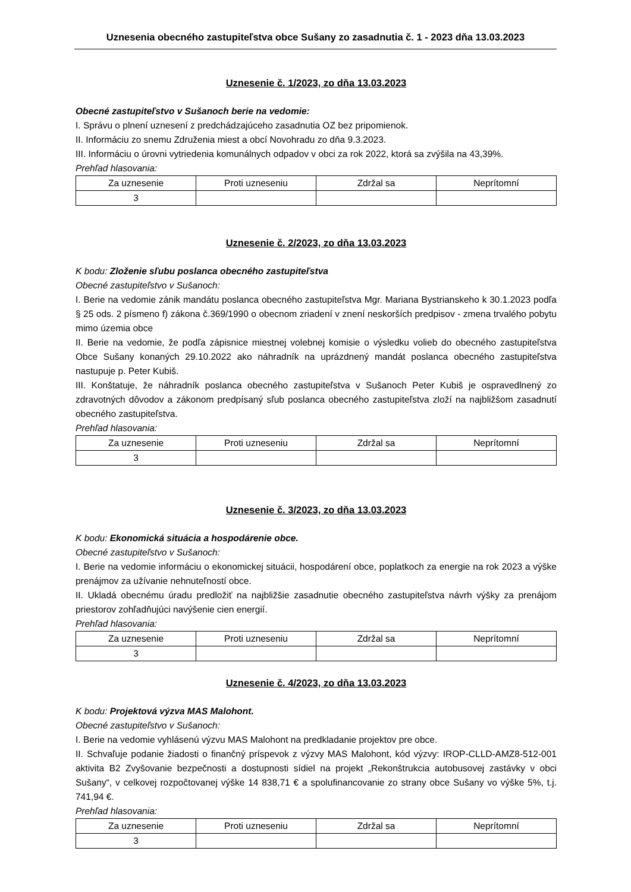Uznesenia obecného zastupiteľstva obce Sušany zo zasadnutia č. 1 - 2023 dňa 13.03.2023
Uznesenie č. 1/2023, zo dňa 13.03.2023
Obecné zastupiteľstvo v Sušanoch berie na vedomie:
I. Správu o plnení uznesení z predchádzajúceho zasadnutia OZ bez pripomienok.
II. Informáciu zo snemu Združenia miest a obcí Novohradu zo dňa 9.3.2023.
III. Informáciu o úrovni vytriedenia komunálnych odpadov v obci za rok 2022, ktorá sa zvýšila na 43,39%.
Prehľad hlasovania:
| Za uznesenie | Proti uzneseniu | Zdržal sa | Neprítomní |
| --- | --- | --- | --- |
| 3 | | | |
Uznesenie č. 2/2023, zo dňa 13.03.2023
K bodu: Zloženie sľubu poslanca obecného zastupiteľstva
Obecné zastupiteľstvo v Sušanoch:
I. Berie na vedomie zánik mandátu poslanca obecného zastupiteľstva Mgr. Mariana Bystrianskeho k 30.1.2023 podľa § 25 ods. 2 písmeno f) zákona č.369/1990 o obecnom zriadení v znení neskorších predpisov - zmena trvalého pobytu mimo územia obce
II. Berie na vedomie, že podľa zápisnice miestnej volebnej komisie o výsledku volieb do obecného zastupiteľstva Obce Sušany konaných 29.10.2022 ako náhradník na uprázdnený mandát poslanca obecného zastupiteľstva nastupuje p. Peter Kubiš.
III. Konštatuje, že náhradník poslanca obecného zastupiteľstva v Sušanoch Peter Kubiš je ospravedlnený zo zdravotných dôvodov a zákonom predpísaný sľub poslanca obecného zastupiteľstva zloží na najbližšom zasadnutí obecného zastupiteľstva.
Prehľad hlasovania:
| Za uznesenie | Proti uzneseniu | Zdržal sa | Neprítomní |
| --- | --- | --- | --- |
| 3 | | | |
Uznesenie č. 3/2023, zo dňa 13.03.2023
K bodu: Ekonomická situácia a hospodárenie obce.
Obecné zastupiteľstvo v Sušanoch:
I. Berie na vedomie informáciu o ekonomickej situácii, hospodárení obce, poplatkoch za energie na rok 2023 a výške prenájmov za užívanie nehnuteľností obce.
II. Ukladá obecnému úradu predložiť na najbližšie zasadnutie obecného zastupiteľstva návrh výšky za prenájom priestorov zohľadňujúci navýšenie cien energií.
Prehľad hlasovania:
| Za uznesenie | Proti uzneseniu | Zdržal sa | Neprítomní |
| --- | --- | --- | --- |
| 3 | | | |
Uznesenie č. 4/2023, zo dňa 13.03.2023
K bodu: Projektová výzva MAS Malohont.
Obecné zastupiteľstvo v Sušanoch:
I. Berie na vedomie vyhlásenú výzvu MAS Malohont na predkladanie projektov pre obce.
II. Schvaľuje podanie žiadosti o finančný príspevok z výzvy MAS Malohont, kód výzvy: IROP-CLLD-AMZ8-512-001 aktivita B2 Zvyšovanie bezpečnosti a dostupnosti sídiel na projekt „Rekonštrukcia autobusovej zastávky v obci Sušany“, v celkovej rozpočtovanej výške 14 838,71 € a spolufinancovanie zo strany obce Sušany vo výške 5%, t.j. 741,94 €.
Prehľad hlasovania:
| Za uznesenie | Proti uzneseniu | Zdržal sa | Neprítomní |
| --- | --- | --- | --- |
| 3 | | | |